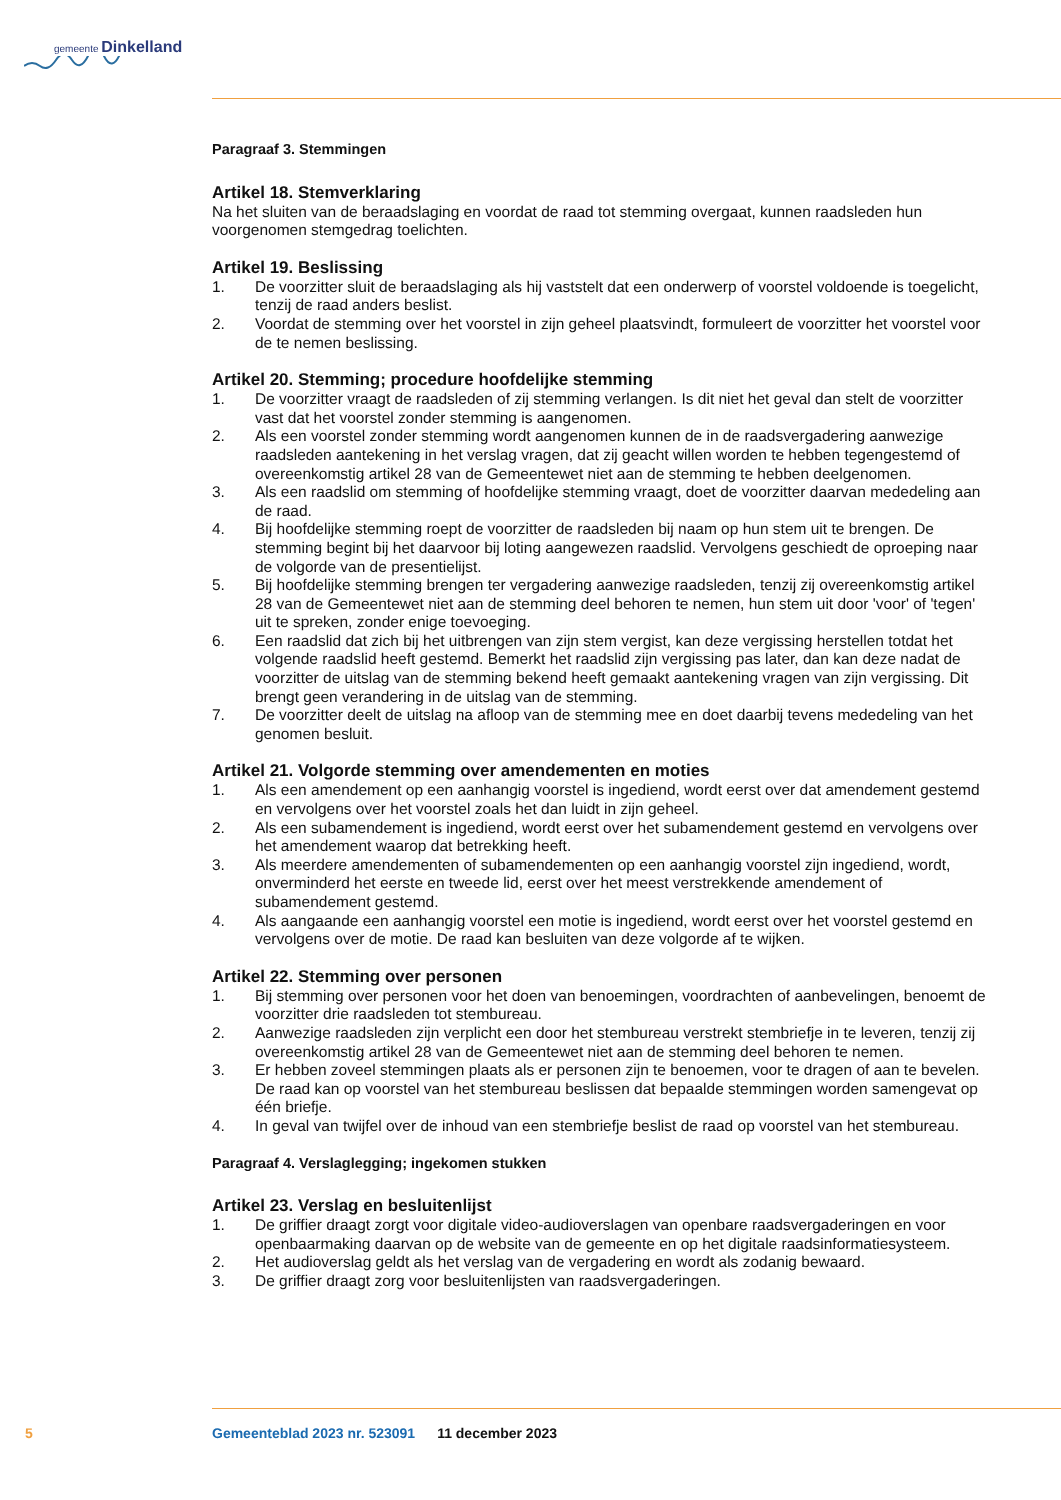gemeente Dinkelland
Paragraaf 3. Stemmingen
Artikel 18. Stemverklaring
Na het sluiten van de beraadslaging en voordat de raad tot stemming overgaat, kunnen raadsleden hun voorgenomen stemgedrag toelichten.
Artikel 19. Beslissing
1. De voorzitter sluit de beraadslaging als hij vaststelt dat een onderwerp of voorstel voldoende is toegelicht, tenzij de raad anders beslist.
2. Voordat de stemming over het voorstel in zijn geheel plaatsvindt, formuleert de voorzitter het voorstel voor de te nemen beslissing.
Artikel 20. Stemming; procedure hoofdelijke stemming
1. De voorzitter vraagt de raadsleden of zij stemming verlangen. Is dit niet het geval dan stelt de voorzitter vast dat het voorstel zonder stemming is aangenomen.
2. Als een voorstel zonder stemming wordt aangenomen kunnen de in de raadsvergadering aanwezige raadsleden aantekening in het verslag vragen, dat zij geacht willen worden te hebben tegengestemd of overeenkomstig artikel 28 van de Gemeentewet niet aan de stemming te hebben deelgenomen.
3. Als een raadslid om stemming of hoofdelijke stemming vraagt, doet de voorzitter daarvan mededeling aan de raad.
4. Bij hoofdelijke stemming roept de voorzitter de raadsleden bij naam op hun stem uit te brengen. De stemming begint bij het daarvoor bij loting aangewezen raadslid. Vervolgens geschiedt de oproeping naar de volgorde van de presentielijst.
5. Bij hoofdelijke stemming brengen ter vergadering aanwezige raadsleden, tenzij zij overeenkomstig artikel 28 van de Gemeentewet niet aan de stemming deel behoren te nemen, hun stem uit door 'voor' of 'tegen' uit te spreken, zonder enige toevoeging.
6. Een raadslid dat zich bij het uitbrengen van zijn stem vergist, kan deze vergissing herstellen totdat het volgende raadslid heeft gestemd. Bemerkt het raadslid zijn vergissing pas later, dan kan deze nadat de voorzitter de uitslag van de stemming bekend heeft gemaakt aantekening vragen van zijn vergissing. Dit brengt geen verandering in de uitslag van de stemming.
7. De voorzitter deelt de uitslag na afloop van de stemming mee en doet daarbij tevens mededeling van het genomen besluit.
Artikel 21. Volgorde stemming over amendementen en moties
1. Als een amendement op een aanhangig voorstel is ingediend, wordt eerst over dat amendement gestemd en vervolgens over het voorstel zoals het dan luidt in zijn geheel.
2. Als een subamendement is ingediend, wordt eerst over het subamendement gestemd en vervolgens over het amendement waarop dat betrekking heeft.
3. Als meerdere amendementen of subamendementen op een aanhangig voorstel zijn ingediend, wordt, onverminderd het eerste en tweede lid, eerst over het meest verstrekkende amendement of subamendement gestemd.
4. Als aangaande een aanhangig voorstel een motie is ingediend, wordt eerst over het voorstel gestemd en vervolgens over de motie. De raad kan besluiten van deze volgorde af te wijken.
Artikel 22. Stemming over personen
1. Bij stemming over personen voor het doen van benoemingen, voordrachten of aanbevelingen, benoemt de voorzitter drie raadsleden tot stembureau.
2. Aanwezige raadsleden zijn verplicht een door het stembureau verstrekt stembriefje in te leveren, tenzij zij overeenkomstig artikel 28 van de Gemeentewet niet aan de stemming deel behoren te nemen.
3. Er hebben zoveel stemmingen plaats als er personen zijn te benoemen, voor te dragen of aan te bevelen. De raad kan op voorstel van het stembureau beslissen dat bepaalde stemmingen worden samengevat op één briefje.
4. In geval van twijfel over de inhoud van een stembriefje beslist de raad op voorstel van het stembureau.
Paragraaf 4. Verslaglegging; ingekomen stukken
Artikel 23. Verslag en besluitenlijst
1. De griffier draagt zorgt voor digitale video-audioverslagen van openbare raadsvergaderingen en voor openbaarmaking daarvan op de website van de gemeente en op het digitale raadsinformatiesysteem.
2. Het audioverslag geldt als het verslag van de vergadering en wordt als zodanig bewaard.
3. De griffier draagt zorg voor besluitenlijsten van raadsvergaderingen.
5 Gemeenteblad 2023 nr. 523091 11 december 2023